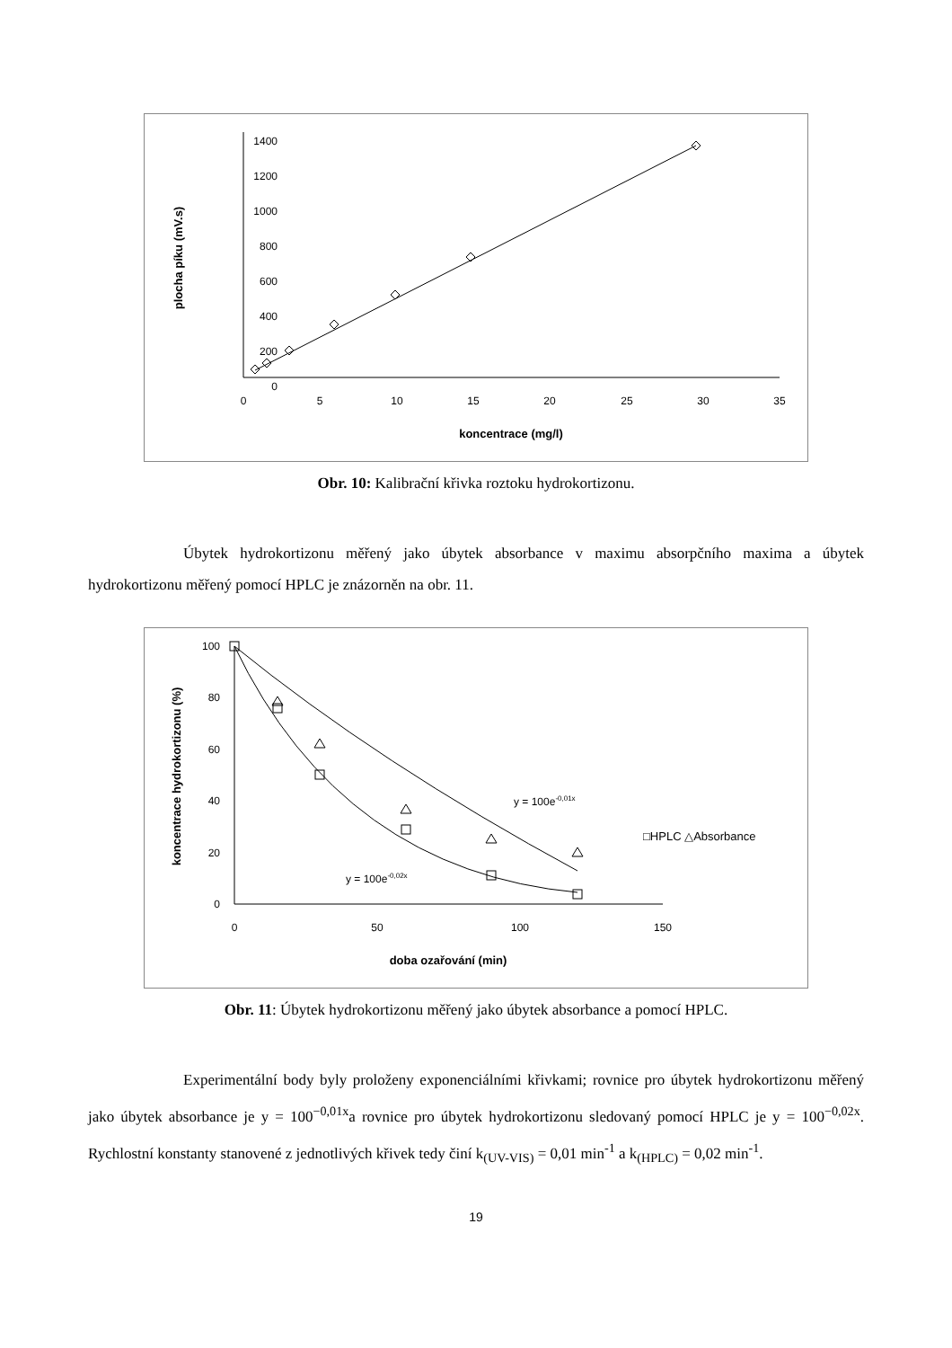1400
1200
1000
800
600
400
200
0
0
5
10
15
20
25
30
35
koncentrace (mg/l)
plocha píku (mV.s)
Obr. 10: Kalibrační křivka roztoku hydrokortizonu.
Úbytek hydrokortizonu měřený jako úbytek absorbance v maximu absorpčního maxima a úbytek hydrokortizonu měřený pomocí HPLC je znázorněn na obr. 11.
100
80
60
40
20
0
0
50
100
150
doba ozařování (min)
koncentrace hydrokortizonu (%)
y = 100e-0,01x
y = 100e-0,02x
□HPLC △Absorbance
Obr. 11: Úbytek hydrokortizonu měřený jako úbytek absorbance a pomocí HPLC.
Experimentální body byly proloženy exponenciálními křivkami; rovnice pro úbytek hydrokortizonu měřený jako úbytek absorbance je y = 100<sup>−0,01x</sup>a rovnice pro úbytek hydrokortizonu sledovaný pomocí HPLC je y = 100<sup>−0,02x</sup>. Rychlostní konstanty stanovené z jednotlivých křivek tedy činí k<sub>(UV-VIS)</sub> = 0,01 min<sup>-1</sup> a k<sub>(HPLC)</sub> = 0,02 min<sup>-1</sup>.
19